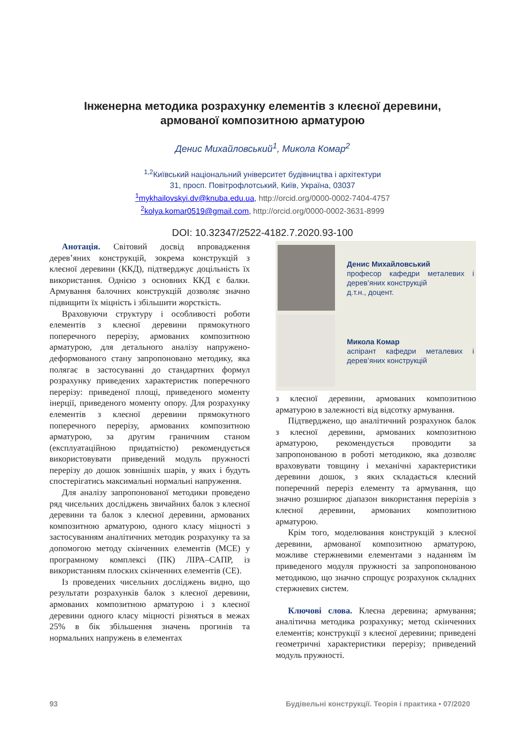Інженерна методика розрахунку елементів з клеєної деревини,
армованої композитною арматурою
Денис Михайловський<sup>1</sup>, Микола Комар<sup>2</sup>
<sup>1,2</sup>Київський національний університет будівництва і архітектури
31, просп. Повітрофлотський, Київ, Україна, 03037
<sup>1</sup> mykhailovskyi.dv@knuba.edu.ua, http://orcid.org/0000-0002-7404-4757
<sup>2</sup> kolya.komar0519@gmail.com, http://orcid.org/0000-0002-3631-8999
DOI: 10.32347/2522-4182.7.2020.93-100
Анотація. Світовий досвід впровадження дерев’яних конструкцій, зокрема конструкцій з клеєної деревини (ККД), підтверджує доцільність їх використання. Однією з основних ККД є балки. Армування балочних конструкцій дозволяє значно підвищити їх міцність і збільшити жорсткість.
Враховуючи структуру і особливості роботи елементів з клеєної деревини прямокутного поперечного перерізу, армованих композитною арматурою, для детального аналізу напружено-деформованого стану запропоновано методику, яка полягає в застосуванні до стандартних формул розрахунку приведених характеристик поперечного перерізу: приведеної площі, приведеного моменту інерції, приведеного моменту опору. Для розрахунку елементів з клеєної деревини прямокутного поперечного перерізу, армованих композитною арматурою, за другим граничним станом (експлуатаційною придатністю) рекомендується використовувати приведений модуль пружності перерізу до дошок зовнішніх шарів, у яких і будуть спостерігатись максимальні нормальні напруження.
Для аналізу запропонованої методики проведено ряд чисельних досліджень звичайних балок з клеєної деревини та балок з клеєної деревини, армованих композитною арматурою, одного класу міцності з застосуванням аналітичних методик розрахунку та за допомогою методу скінченних елементів (МСЕ) у програмному комплексі (ПК) ЛІРА–САПР, із використанням плоских скінченних елементів (СЕ).
Із проведених чисельних досліджень видно, що результати розрахунків балок з клеєної деревини, армованих композитною арматурою і з клеєної деревини одного класу міцності різняться в межах 25% в бік збільшення значень прогинів та нормальних напружень в елементах
Денис Михайловський
професор кафедри металевих і дерев’яних конструкцій
д.т.н., доцент.
Микола Комар
аспірант кафедри металевих і дерев’яних конструкцій
з клеєної деревини, армованих композитною арматурою в залежності від відсотку армування.
Підтверджено, що аналітичний розрахунок балок з клеєної деревини, армованих композитною арматурою, рекомендується проводити за запропонованою в роботі методикою, яка дозволяє враховувати товщину і механічні характеристики деревини дошок, з яких складається клеєний поперечний переріз елементу та армування, що значно розширює діапазон використання перерізів з клеєної деревини, армованих композитною арматурою.
Крім того, моделювання конструкцій з клеєної деревини, армованої композитною арматурою, можливе стержневими елементами з наданням їм приведеного модуля пружності за запропонованою методикою, що значно спрощує розрахунок складних стержневих систем.
Ключові слова. Клеєна деревина; армування; аналітична методика розрахунку; метод скінченних елементів; конструкції з клеєної деревини; приведені геометричні характеристики перерізу; приведений модуль пружності.
93 Будівельні конструкції. Теорія і практика • 07/2020